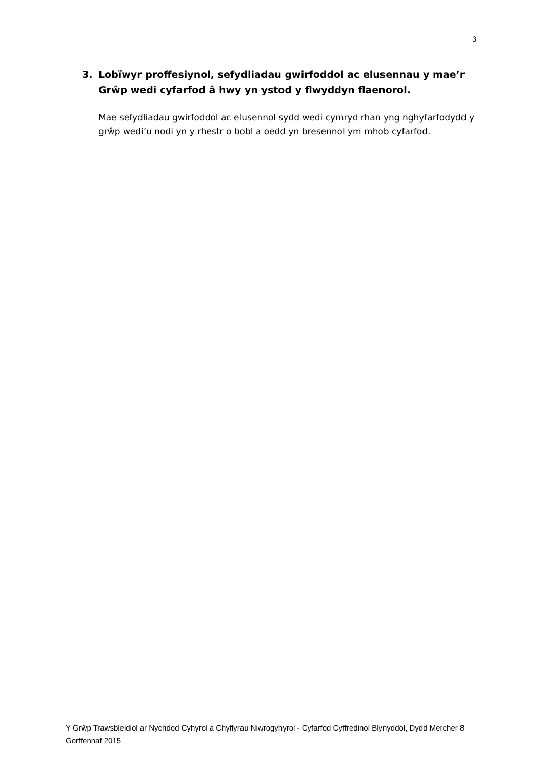3
3. Lobïwyr proffesiynol, sefydliadau gwirfoddol ac elusennau y mae’r Grŵp wedi cyfarfod â hwy yn ystod y flwyddyn flaenorol.
Mae sefydliadau gwirfoddol ac elusennol sydd wedi cymryd rhan yng nghyfarfodydd y grŵp wedi’u nodi yn y rhestr o bobl a oedd yn bresennol ym mhob cyfarfod.
Y Grŵp Trawsbleidiol ar Nychdod Cyhyrol a Chyflyrau Niwrogyhyrol - Cyfarfod Cyffredinol Blynyddol, Dydd Mercher 8 Gorffennaf 2015